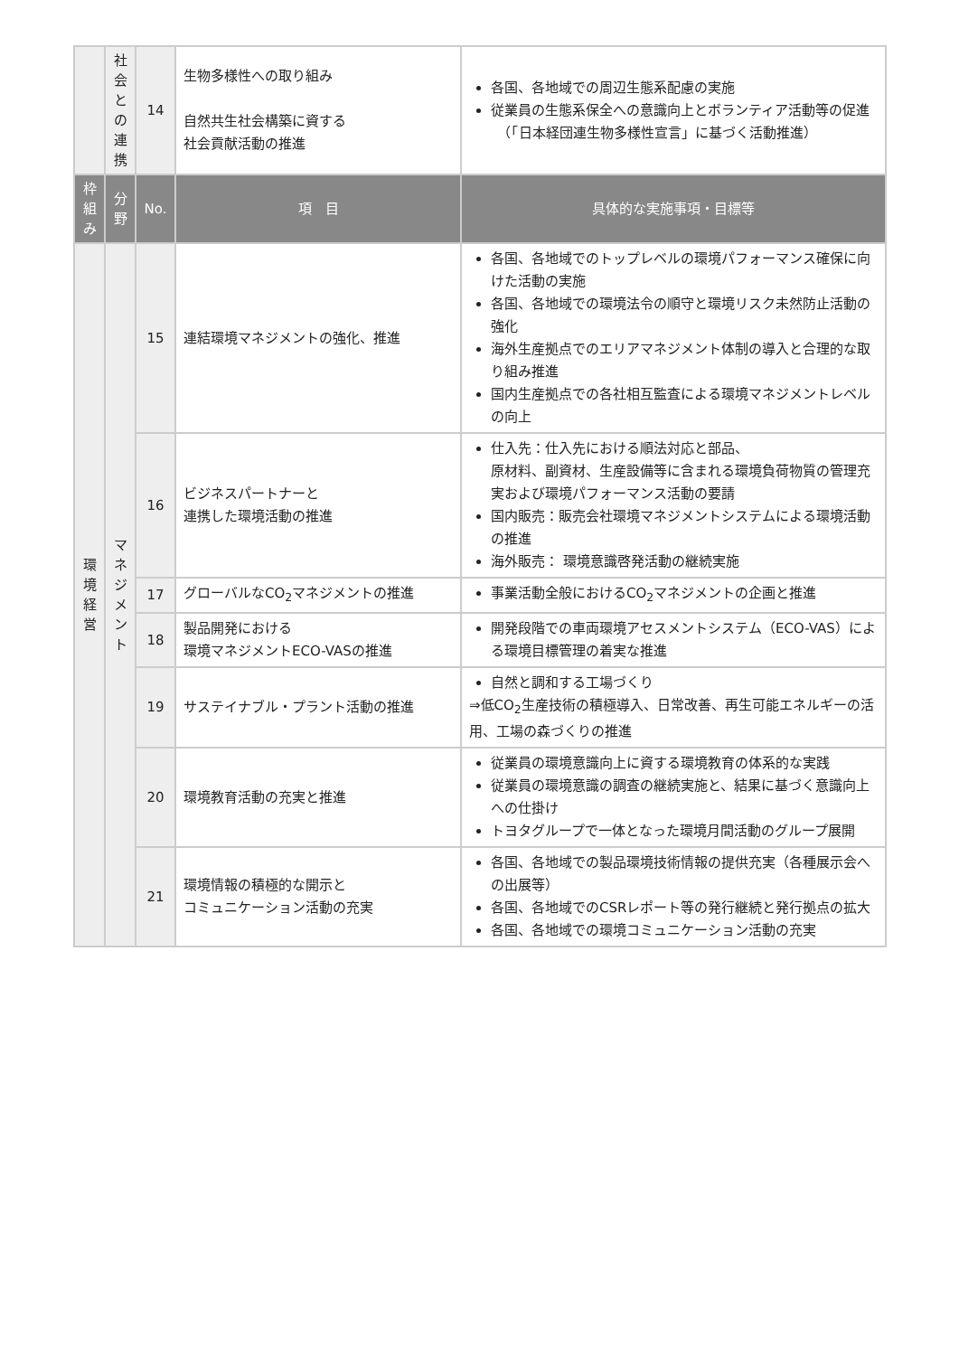| | 社 会 と の 連 携 | 14 | 生物多様性への取り組み 自然共生社会構築に資する 社会貢献活動の推進 | 各国、各地域での周辺生態系配慮の実施 従業員の生態系保全への意識向上とボランティア活動等の促進 （「日本経団連生物多様性宣言」に基づく活動推進） |
| 枠 組 み | 分 野 | No. | 項 目 | 具体的な実施事項・目標等 |
| 環 境 経 営 | マ ネ ジ メ ン ト | 15 | 連結環境マネジメントの強化、推進 | 各国、各地域でのトップレベルの環境パフォーマンス確保に向けた活動の実施 各国、各地域での環境法令の順守と環境リスク未然防止活動の強化 海外生産拠点でのエリアマネジメント体制の導入と合理的な取り組み推進 国内生産拠点での各社相互監査による環境マネジメントレベルの向上 |
| | | 16 | ビジネスパートナーと 連携した環境活動の推進 | 仕入先：仕入先における順法対応と部品、 原材料、副資材、生産設備等に含まれる環境負荷物質の管理充実および環境パフォーマンス活動の要請 国内販売：販売会社環境マネジメントシステムによる環境活動の推進 海外販売： 環境意識啓発活動の継続実施 |
| | | 17 | グローバルなCO<sub>2</sub>マネジメントの推進 | 事業活動全般におけるCO<sub>2</sub>マネジメントの企画と推進 |
| | | 18 | 製品開発における 環境マネジメントECO-VASの推進 | 開発段階での車両環境アセスメントシステム（ECO-VAS）による環境目標管理の着実な推進 |
| | | 19 | サステイナブル・プラント活動の推進 | 自然と調和する工場づくり ⇒低CO<sub>2</sub>生産技術の積極導入、日常改善、再生可能エネルギーの活用、工場の森づくりの推進 |
| | | 20 | 環境教育活動の充実と推進 | 従業員の環境意識向上に資する環境教育の体系的な実践 従業員の環境意識の調査の継続実施と、結果に基づく意識向上への仕掛け トヨタグループで一体となった環境月間活動のグループ展開 |
| | | 21 | 環境情報の積極的な開示と コミュニケーション活動の充実 | 各国、各地域での製品環境技術情報の提供充実（各種展示会への出展等） 各国、各地域でのCSRレポート等の発行継続と発行拠点の拡大 各国、各地域での環境コミュニケーション活動の充実 |